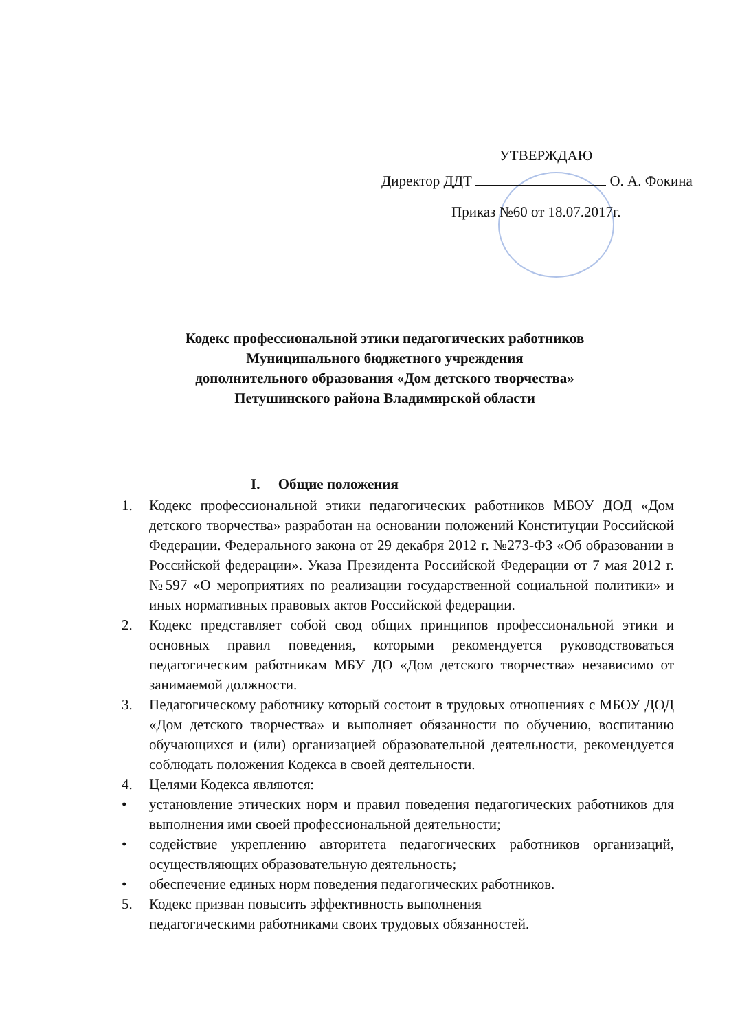УТВЕРЖДАЮ
Директор ДДТ О. А. Фокина
Приказ №60 от 18.07.2017г.
Кодекс профессиональной этики педагогических работников
Муниципального бюджетного учреждения
дополнительного образования «Дом детского творчества»
Петушинского района Владимирской области
I. Общие положения
1. Кодекс профессиональной этики педагогических работников МБОУ ДОД «Дом детского творчества» разработан на основании положений Конституции Российской Федерации. Федерального закона от 29 декабря 2012 г. №273-ФЗ «Об образовании в Российской федерации». Указа Президента Российской Федерации от 7 мая 2012 г.№597 «О мероприятиях по реализации государственной социальной политики» и иных нормативных правовых актов Российской федерации.
2. Кодекс представляет собой свод общих принципов профессиональной этики и основных правил поведения, которыми рекомендуется руководствоваться педагогическим работникам МБУ ДО «Дом детского творчества» независимо от занимаемой должности.
3. Педагогическому работнику который состоит в трудовых отношениях с МБОУ ДОД «Дом детского творчества» и выполняет обязанности по обучению, воспитанию обучающихся и (или) организацией образовательной деятельности, рекомендуется соблюдать положения Кодекса в своей деятельности.
4. Целями Кодекса являются:
• установление этических норм и правил поведения педагогических работников для выполнения ими своей профессиональной деятельности;
• содействие укреплению авторитета педагогических работников организаций, осуществляющих образовательную деятельность;
• обеспечение единых норм поведения педагогических работников.
5. Кодекс призван повысить эффективность выполнения
педагогическими работниками своих трудовых обязанностей.